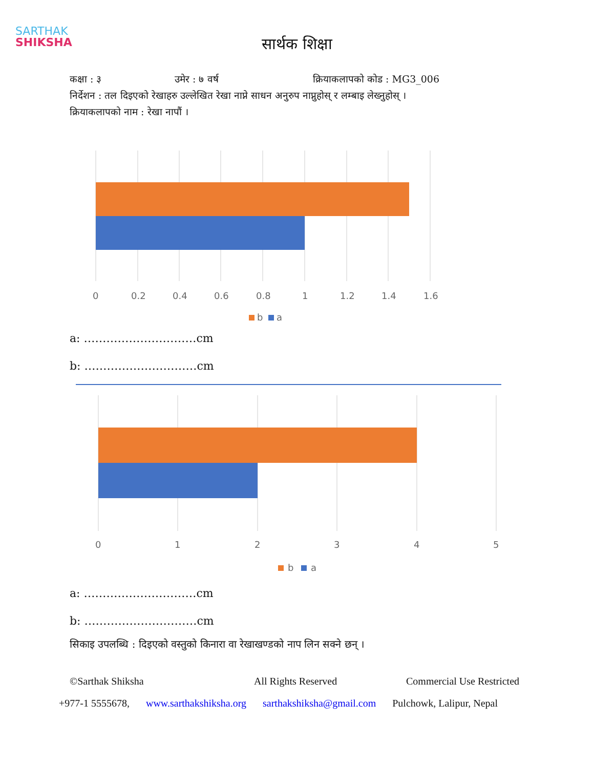SARTHAK
SHIKSHA
सार्थक शिक्षा
कक्षा : ३ उमेर : ७ वर्ष क्रियाकलापको कोड : MG3_006
निर्देशन : तल दिइएको रेखाहरु उल्लेखित रेखा नाप्ने साधन अनुरुप नाप्नुहोस् र लम्बाइ लेख्नुहोस् ।
क्रियाकलापको नाम : रेखा नापौं ।
0
0.2
0.4
0.6
0.8
1
1.2
1.4
1.6
b
a
a: …………………………cm
b: …………………………cm
0
1
2
3
4
5
b
a
a: …………………………cm
b: …………………………cm
सिकाइ उपलब्धि : दिइएको वस्तुको किनारा वा रेखाखण्डको नाप लिन सक्ने छन् ।
©Sarthak Shiksha All Rights Reserved Commercial Use Restricted
+977-1 5555678, www.sarthakshiksha.org sarthakshiksha@gmail.com Pulchowk, Lalipur, Nepal